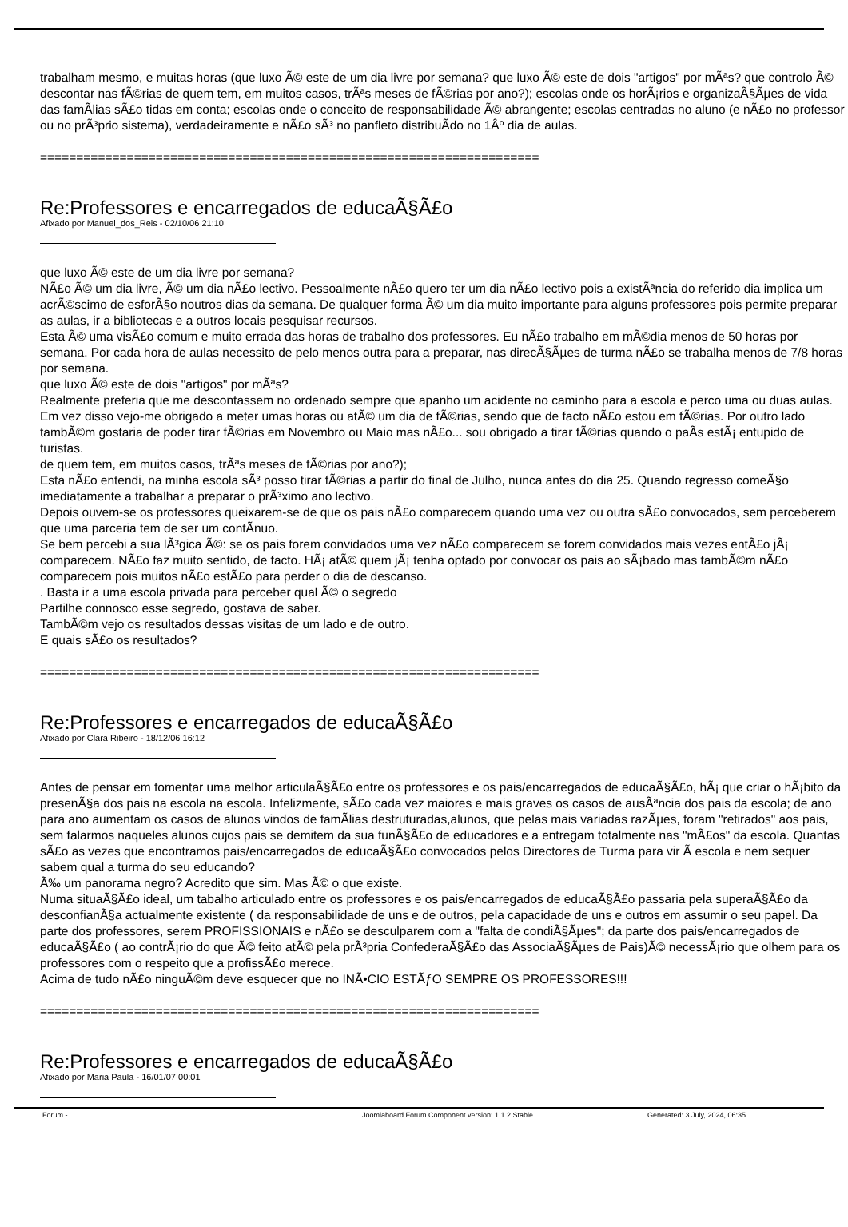trabalham mesmo, e muitas horas (que luxo Ã© este de um dia livre por semana? que luxo Ã© este de dois "artigos" por mÃªs? que controlo Ã© descontar nas fÃ©rias de quem tem, em muitos casos, trÃªs meses de fÃ©rias por ano?); escolas onde os horÃ¡rios e organizaÃ§Ãµes de vida das famÃ­lias sÃ£o tidas em conta; escolas onde o conceito de responsabilidade Ã© abrangente; escolas centradas no aluno (e nÃ£o no professor ou no prÃ³prio sistema), verdadeiramente e nÃ£o sÃ³ no panfleto distribuÃ­do no 1Âº dia de aulas.
=====================================================================
Re:Professores e encarregados de educaÃ§Ã£o
Afixado por Manuel_dos_Reis - 02/10/06 21:10
que luxo Ã© este de um dia livre por semana?
NÃ£o Ã© um dia livre, Ã© um dia nÃ£o lectivo. Pessoalmente nÃ£o quero ter um dia nÃ£o lectivo pois a existÃªncia do referido dia implica um acrÃ©scimo de esforÃ§o noutros dias da semana. De qualquer forma Ã© um dia muito importante para alguns professores pois permite preparar as aulas, ir a bibliotecas e a outros locais pesquisar recursos.
Esta Ã© uma visÃ£o comum e muito errada das horas de trabalho dos professores. Eu nÃ£o trabalho em mÃ©dia menos de 50 horas por semana. Por cada hora de aulas necessito de pelo menos outra para a preparar, nas direcÃ§Ãµes de turma nÃ£o se trabalha menos de 7/8 horas por semana.
que luxo Ã© este de dois "artigos" por mÃªs?
Realmente preferia que me descontassem no ordenado sempre que apanho um acidente no caminho para a escola e perco uma ou duas aulas. Em vez disso vejo-me obrigado a meter umas horas ou atÃ© um dia de fÃ©rias, sendo que de facto nÃ£o estou em fÃ©rias. Por outro lado tambÃ©m gostaria de poder tirar fÃ©rias em Novembro ou Maio mas nÃ£o... sou obrigado a tirar fÃ©rias quando o paÃ­s estÃ¡ entupido de turistas.
de quem tem, em muitos casos, trÃªs meses de fÃ©rias por ano?);
Esta nÃ£o entendi, na minha escola sÃ³ posso tirar fÃ©rias a partir do final de Julho, nunca antes do dia 25. Quando regresso comeÃ§o imediatamente a trabalhar a preparar o prÃ³ximo ano lectivo.
Depois ouvem-se os professores queixarem-se de que os pais nÃ£o comparecem quando uma vez ou outra sÃ£o convocados, sem perceberem que uma parceria tem de ser um contÃ­nuo.
Se bem percebi a sua lÃ³gica Ã©: se os pais forem convidados uma vez nÃ£o comparecem se forem convidados mais vezes entÃ£o jÃ¡ comparecem. NÃ£o faz muito sentido, de facto. HÃ¡ atÃ© quem jÃ¡ tenha optado por convocar os pais ao sÃ¡bado mas tambÃ©m nÃ£o comparecem pois muitos nÃ£o estÃ£o para perder o dia de descanso.
. Basta ir a uma escola privada para perceber qual Ã© o segredo
Partilhe connosco esse segredo, gostava de saber.
TambÃ©m vejo os resultados dessas visitas de um lado e de outro.
E quais sÃ£o os resultados?
=====================================================================
Re:Professores e encarregados de educaÃ§Ã£o
Afixado por Clara Ribeiro - 18/12/06 16:12
Antes de pensar em fomentar uma melhor articulaÃ§Ã£o entre os professores e os pais/encarregados de educaÃ§Ã£o, hÃ¡ que criar o hÃ¡bito da presenÃ§a dos pais na escola na escola. Infelizmente, sÃ£o cada vez maiores e mais graves os casos de ausÃªncia dos pais da escola; de ano para ano aumentam os casos de alunos vindos de famÃ­lias destruturadas,alunos, que pelas mais variadas razÃµes, foram "retirados" aos pais, sem falarmos naqueles alunos cujos pais se demitem da sua funÃ§Ã£o de educadores e a entregam totalmente nas "mÃ£os" da escola. Quantas sÃ£o as vezes que encontramos pais/encarregados de educaÃ§Ã£o convocados pelos Directores de Turma para vir Ã escola e nem sequer sabem qual a turma do seu educando?
Ã‰ um panorama negro? Acredito que sim. Mas Ã© o que existe.
Numa situaÃ§Ã£o ideal, um tabalho articulado entre os professores e os pais/encarregados de educaÃ§Ã£o passaria pela superaÃ§Ã£o da desconfianÃ§a actualmente existente ( da responsabilidade de uns e de outros, pela capacidade de uns e outros em assumir o seu papel. Da parte dos professores, serem PROFISSIONAIS e nÃ£o se desculparem com a "falta de condiÃ§Ãµes"; da parte dos pais/encarregados de educaÃ§Ã£o ( ao contrÃ¡rio do que Ã© feito atÃ© pela prÃ³pria ConfederaÃ§Ã£o das AssociaÃ§Ãµes de Pais)Ã© necessÃ¡rio que olhem para os professores com o respeito que a profissÃ£o merece.
Acima de tudo nÃ£o ninguÃ©m deve esquecer que no INÃ•CIO ESTÃƒO SEMPRE OS PROFESSORES!!!
=====================================================================
Re:Professores e encarregados de educaÃ§Ã£o
Afixado por Maria Paula - 16/01/07 00:01
Forum - Joomlaboard Forum Component version: 1.1.2 Stable Generated: 3 July, 2024, 06:35